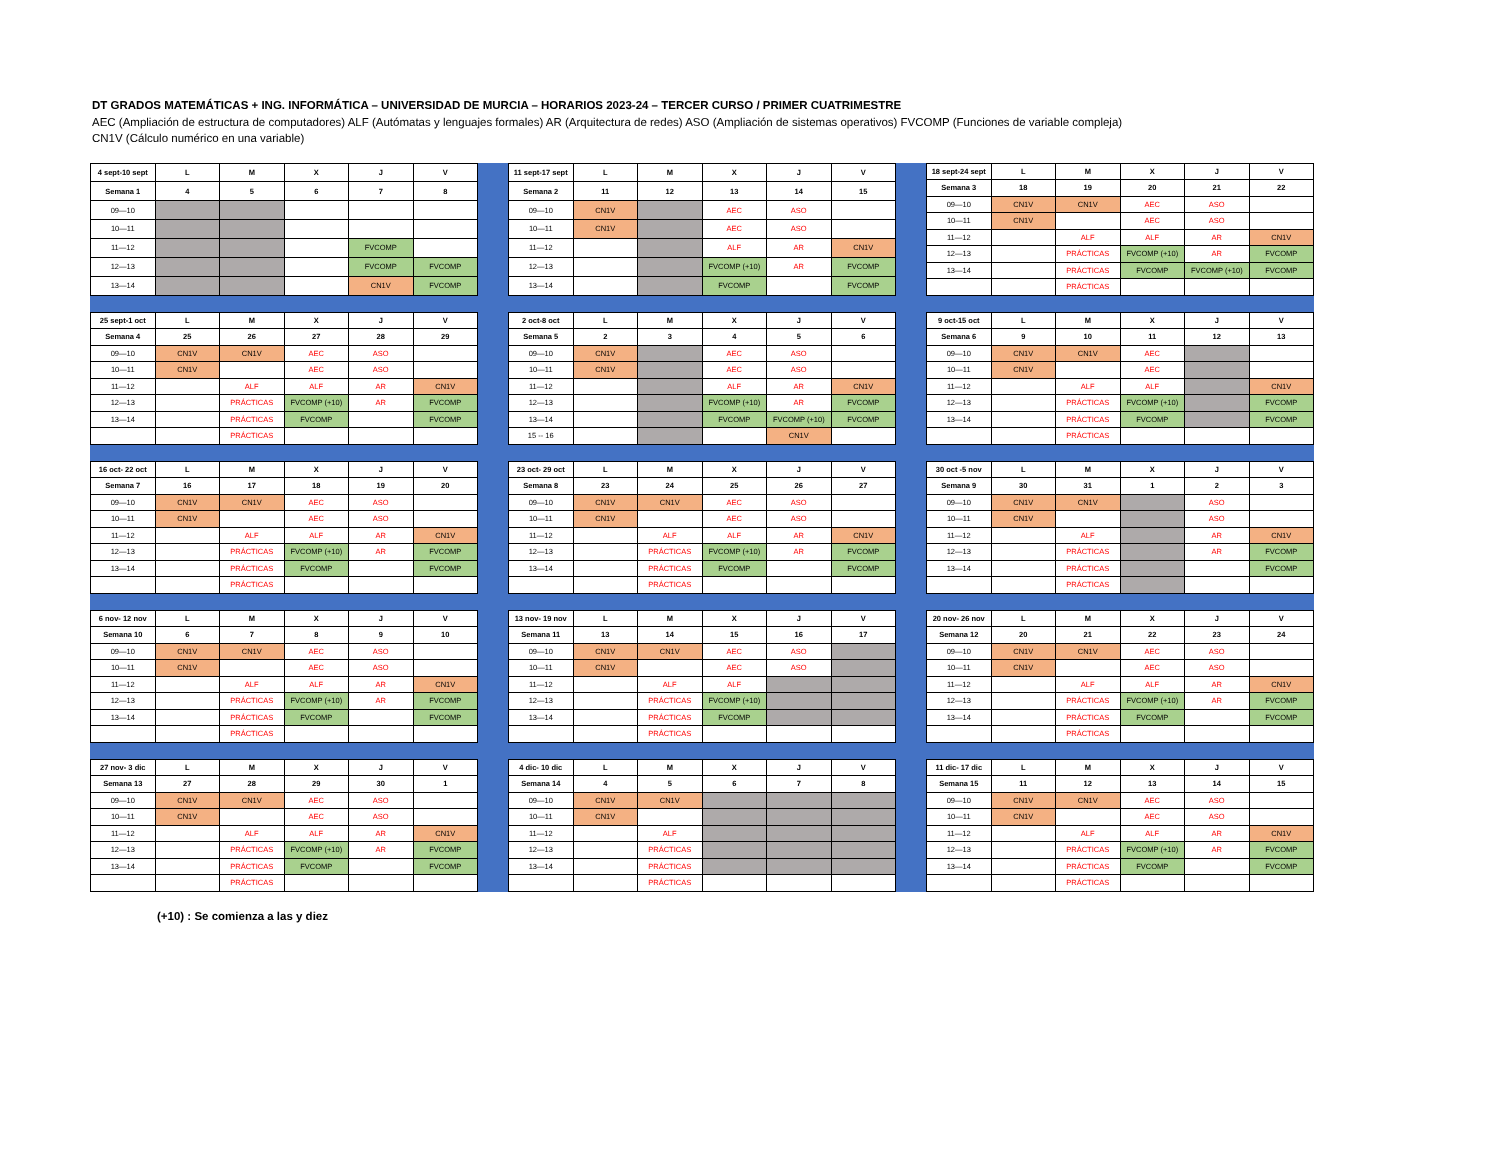DT GRADOS MATEMÁTICAS + ING. INFORMÁTICA – UNIVERSIDAD DE MURCIA – HORARIOS 2023-24 – TERCER CURSO / PRIMER CUATRIMESTRE
AEC (Ampliación de estructura de computadores) ALF (Autómatas y lenguajes formales) AR (Arquitectura de redes) ASO (Ampliación de sistemas operativos) FVCOMP (Funciones de variable compleja)
CN1V (Cálculo numérico en una variable)
| 4 sept-10 sept | L | M | X | J | V |
| --- | --- | --- | --- | --- | --- |
| Semana 1 | 4 | 5 | 6 | 7 | 8 |
| 09—10 | | | | | |
| 10—11 | | | | | |
| 11—12 | | | | FVCOMP | |
| 12—13 | | | | FVCOMP | FVCOMP |
| 13—14 | | | | CN1V | FVCOMP |
| 11 sept-17 sept | L | M | X | J | V |
| --- | --- | --- | --- | --- | --- |
| Semana 2 | 11 | 12 | 13 | 14 | 15 |
| 09—10 | CN1V | | AEC | ASO | |
| 10—11 | CN1V | | AEC | ASO | |
| 11—12 | | | ALF | AR | CN1V |
| 12—13 | | | FVCOMP (+10) | AR | FVCOMP |
| 13—14 | | | FVCOMP | | FVCOMP |
| 18 sept-24 sept | L | M | X | J | V |
| --- | --- | --- | --- | --- | --- |
| Semana 3 | 18 | 19 | 20 | 21 | 22 |
| 09—10 | CN1V | CN1V | AEC | ASO | |
| 10—11 | CN1V | | AEC | ASO | |
| 11—12 | | ALF | ALF | AR | CN1V |
| 12—13 | | PRÁCTICAS | FVCOMP (+10) | AR | FVCOMP |
| 13—14 | | PRÁCTICAS | FVCOMP | FVCOMP (+10) | FVCOMP |
| | | PRÁCTICAS | | | |
| 25 sept-1 oct | L | M | X | J | V |
| --- | --- | --- | --- | --- | --- |
| Semana 4 | 25 | 26 | 27 | 28 | 29 |
| 09—10 | CN1V | CN1V | AEC | ASO | |
| 10—11 | CN1V | | AEC | ASO | |
| 11—12 | | ALF | ALF | AR | CN1V |
| 12—13 | | PRÁCTICAS | FVCOMP (+10) | AR | FVCOMP |
| 13—14 | | PRÁCTICAS | FVCOMP | | FVCOMP |
| | | PRÁCTICAS | | | |
| 2 oct-8 oct | L | M | X | J | V |
| --- | --- | --- | --- | --- | --- |
| Semana 5 | 2 | 3 | 4 | 5 | 6 |
| 09—10 | CN1V | | AEC | ASO | |
| 10—11 | CN1V | | AEC | ASO | |
| 11—12 | | | ALF | AR | CN1V |
| 12—13 | | | FVCOMP (+10) | AR | FVCOMP |
| 13—14 | | | FVCOMP | FVCOMP (+10) | FVCOMP |
| 15 -- 16 | | | | CN1V | |
| 9 oct-15 oct | L | M | X | J | V |
| --- | --- | --- | --- | --- | --- |
| Semana 6 | 9 | 10 | 11 | 12 | 13 |
| 09—10 | CN1V | CN1V | AEC | | |
| 10—11 | CN1V | | AEC | | |
| 11—12 | | ALF | ALF | | CN1V |
| 12—13 | | PRÁCTICAS | FVCOMP (+10) | | FVCOMP |
| 13—14 | | PRÁCTICAS | FVCOMP | | FVCOMP |
| | | PRÁCTICAS | | | |
| 16 oct- 22 oct | L | M | X | J | V |
| --- | --- | --- | --- | --- | --- |
| Semana 7 | 16 | 17 | 18 | 19 | 20 |
| 09—10 | CN1V | CN1V | AEC | ASO | |
| 10—11 | CN1V | | AEC | ASO | |
| 11—12 | | ALF | ALF | AR | CN1V |
| 12—13 | | PRÁCTICAS | FVCOMP (+10) | AR | FVCOMP |
| 13—14 | | PRÁCTICAS | FVCOMP | | FVCOMP |
| | | PRÁCTICAS | | | |
| 23 oct- 29 oct | L | M | X | J | V |
| --- | --- | --- | --- | --- | --- |
| Semana 8 | 23 | 24 | 25 | 26 | 27 |
| 09—10 | CN1V | CN1V | AEC | ASO | |
| 10—11 | CN1V | | AEC | ASO | |
| 11—12 | | ALF | ALF | AR | CN1V |
| 12—13 | | PRÁCTICAS | FVCOMP (+10) | AR | FVCOMP |
| 13—14 | | PRÁCTICAS | FVCOMP | | FVCOMP |
| | | PRÁCTICAS | | | |
| 30 oct -5 nov | L | M | X | J | V |
| --- | --- | --- | --- | --- | --- |
| Semana 9 | 30 | 31 | 1 | 2 | 3 |
| 09—10 | CN1V | CN1V | | ASO | |
| 10—11 | CN1V | | | ASO | |
| 11—12 | | ALF | | AR | CN1V |
| 12—13 | | PRÁCTICAS | | AR | FVCOMP |
| 13—14 | | PRÁCTICAS | | | FVCOMP |
| | | PRÁCTICAS | | | |
| 6 nov- 12 nov | L | M | X | J | V |
| --- | --- | --- | --- | --- | --- |
| Semana 10 | 6 | 7 | 8 | 9 | 10 |
| 09—10 | CN1V | CN1V | AEC | ASO | |
| 10—11 | CN1V | | AEC | ASO | |
| 11—12 | | ALF | ALF | AR | CN1V |
| 12—13 | | PRÁCTICAS | FVCOMP (+10) | AR | FVCOMP |
| 13—14 | | PRÁCTICAS | FVCOMP | | FVCOMP |
| | | PRÁCTICAS | | | |
| 13 nov- 19 nov | L | M | X | J | V |
| --- | --- | --- | --- | --- | --- |
| Semana 11 | 13 | 14 | 15 | 16 | 17 |
| 09—10 | CN1V | CN1V | AEC | ASO | |
| 10—11 | CN1V | | AEC | ASO | |
| 11—12 | | ALF | ALF | | |
| 12—13 | | PRÁCTICAS | FVCOMP (+10) | | |
| 13—14 | | PRÁCTICAS | FVCOMP | | |
| | | PRÁCTICAS | | | |
| 20 nov- 26 nov | L | M | X | J | V |
| --- | --- | --- | --- | --- | --- |
| Semana 12 | 20 | 21 | 22 | 23 | 24 |
| 09—10 | CN1V | CN1V | AEC | ASO | |
| 10—11 | CN1V | | AEC | ASO | |
| 11—12 | | ALF | ALF | AR | CN1V |
| 12—13 | | PRÁCTICAS | FVCOMP (+10) | AR | FVCOMP |
| 13—14 | | PRÁCTICAS | FVCOMP | | FVCOMP |
| | | PRÁCTICAS | | | |
| 27 nov- 3 dic | L | M | X | J | V |
| --- | --- | --- | --- | --- | --- |
| Semana 13 | 27 | 28 | 29 | 30 | 1 |
| 09—10 | CN1V | CN1V | AEC | ASO | |
| 10—11 | CN1V | | AEC | ASO | |
| 11—12 | | ALF | ALF | AR | CN1V |
| 12—13 | | PRÁCTICAS | FVCOMP (+10) | AR | FVCOMP |
| 13—14 | | PRÁCTICAS | FVCOMP | | FVCOMP |
| | | PRÁCTICAS | | | |
| 4 dic- 10 dic | L | M | X | J | V |
| --- | --- | --- | --- | --- | --- |
| Semana 14 | 4 | 5 | 6 | 7 | 8 |
| 09—10 | CN1V | CN1V | | | |
| 10—11 | CN1V | | | | |
| 11—12 | | ALF | | | |
| 12—13 | | PRÁCTICAS | | | |
| 13—14 | | PRÁCTICAS | | | |
| | | PRÁCTICAS | | | |
| 11 dic- 17 dic | L | M | X | J | V |
| --- | --- | --- | --- | --- | --- |
| Semana 15 | 11 | 12 | 13 | 14 | 15 |
| 09—10 | CN1V | CN1V | AEC | ASO | |
| 10—11 | CN1V | | AEC | ASO | |
| 11—12 | | ALF | ALF | AR | CN1V |
| 12—13 | | PRÁCTICAS | FVCOMP (+10) | AR | FVCOMP |
| 13—14 | | PRÁCTICAS | FVCOMP | | FVCOMP |
| | | PRÁCTICAS | | | |
(+10) : Se comienza a las y diez